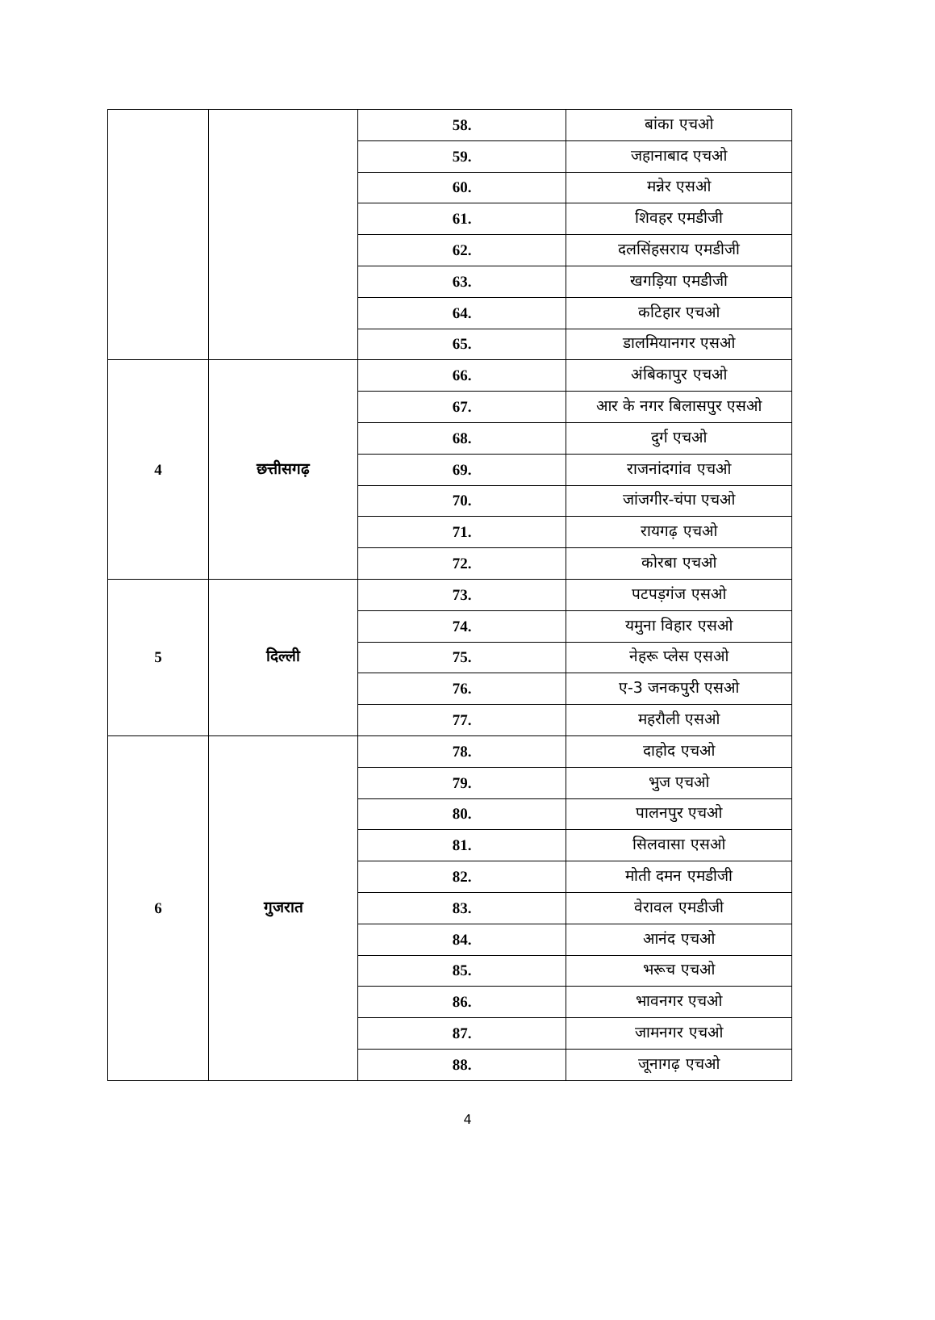| | | 58. | बांका एचओ |
| | | 59. | जहानाबाद एचओ |
| | | 60. | मन्नेर एसओ |
| | | 61. | शिवहर एमडीजी |
| | | 62. | दलसिंहसराय एमडीजी |
| | | 63. | खगड़िया एमडीजी |
| | | 64. | कटिहार एचओ |
| | | 65. | डालमियानगर एसओ |
| 4 | छत्तीसगढ़ | 66. | अंबिकापुर एचओ |
| | | 67. | आर के नगर बिलासपुर एसओ |
| | | 68. | दुर्ग एचओ |
| | | 69. | राजनांदगांव एचओ |
| | | 70. | जांजगीर-चंपा एचओ |
| | | 71. | रायगढ़ एचओ |
| | | 72. | कोरबा एचओ |
| 5 | दिल्ली | 73. | पटपड़गंज एसओ |
| | | 74. | यमुना विहार एसओ |
| | | 75. | नेहरू प्लेस एसओ |
| | | 76. | ए-3 जनकपुरी एसओ |
| | | 77. | महरौली एसओ |
| 6 | गुजरात | 78. | दाहोद एचओ |
| | | 79. | भुज एचओ |
| | | 80. | पालनपुर एचओ |
| | | 81. | सिलवासा एसओ |
| | | 82. | मोती दमन एमडीजी |
| | | 83. | वेरावल एमडीजी |
| | | 84. | आनंद एचओ |
| | | 85. | भरूच एचओ |
| | | 86. | भावनगर एचओ |
| | | 87. | जामनगर एचओ |
| | | 88. | जूनागढ़ एचओ |
4